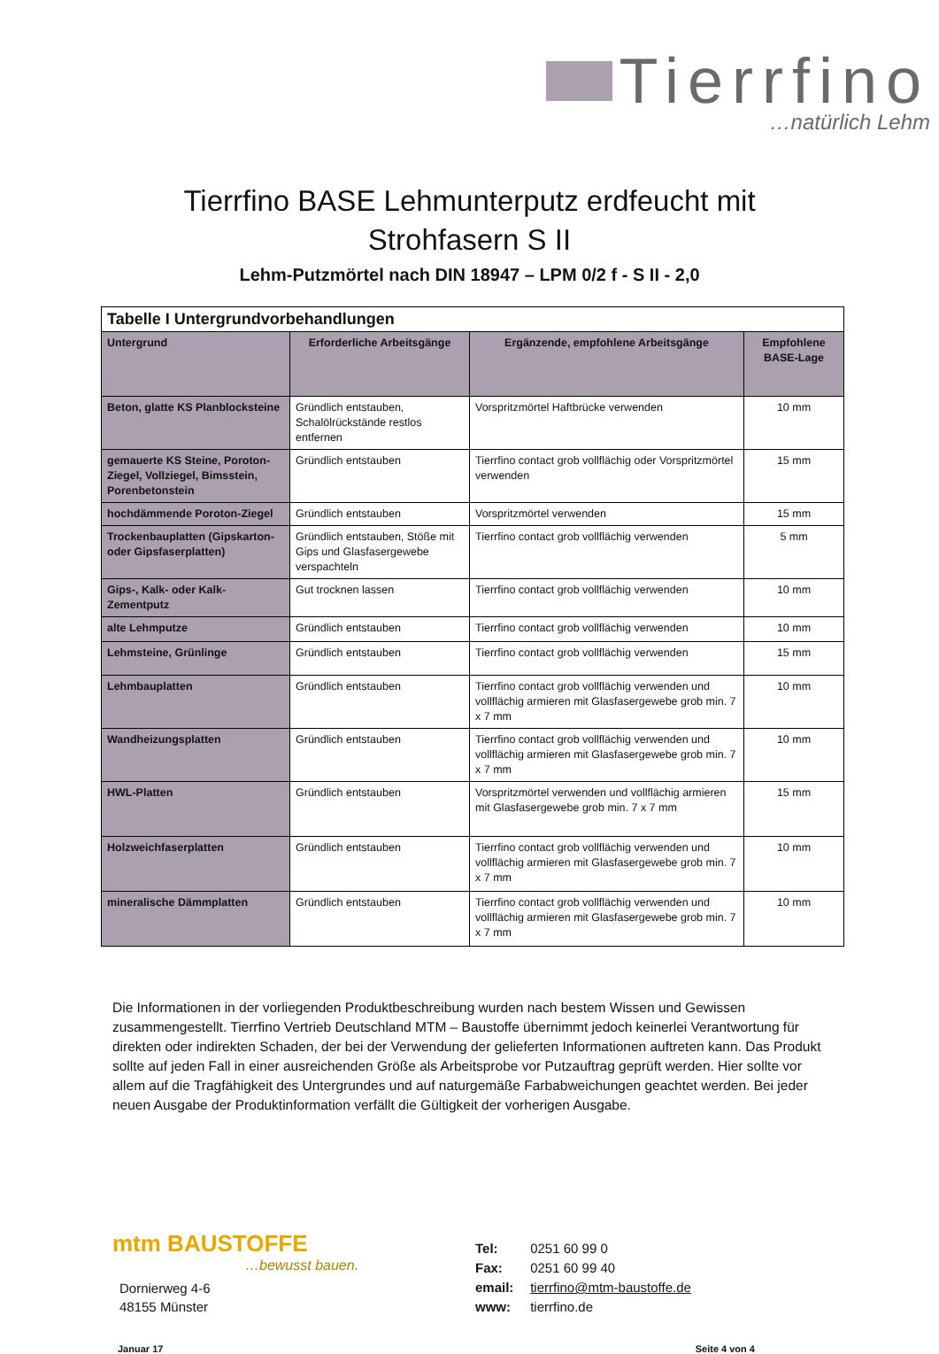Tierrfino
…natürlich Lehm
Tierrfino BASE Lehmunterputz erdfeucht mit
Strohfasern S II
Lehm-Putzmörtel nach DIN 18947 – LPM 0/2 f - S II - 2,0
| Tabelle I Untergrundvorbehandlungen | | | |
| Untergrund | Erforderliche Arbeitsgänge | Ergänzende, empfohlene Arbeitsgänge | Empfohlene BASE-Lage |
| Beton, glatte KS Planblocksteine | Gründlich entstauben, Schalölrückstände restlos entfernen | Vorspritzmörtel Haftbrücke verwenden | 10 mm |
| gemauerte KS Steine, Poroton-Ziegel, Vollziegel, Bimsstein, Porenbetonstein | Gründlich entstauben | Tierrfino contact grob vollflächig oder Vorspritzmörtel verwenden | 15 mm |
| hochdämmende Poroton-Ziegel | Gründlich entstauben | Vorspritzmörtel verwenden | 15 mm |
| Trockenbauplatten (Gipskarton- oder Gipsfaserplatten) | Gründlich entstauben, Stöße mit Gips und Glasfasergewebe verspachteln | Tierrfino contact grob vollflächig verwenden | 5 mm |
| Gips-, Kalk- oder Kalk-Zementputz | Gut trocknen lassen | Tierrfino contact grob vollflächig verwenden | 10 mm |
| alte Lehmputze | Gründlich entstauben | Tierrfino contact grob vollflächig verwenden | 10 mm |
| Lehmsteine, Grünlinge | Gründlich entstauben | Tierrfino contact grob vollflächig verwenden | 15 mm |
| Lehmbauplatten | Gründlich entstauben | Tierrfino contact grob vollflächig verwenden und vollflächig armieren mit Glasfasergewebe grob min. 7 x 7 mm | 10 mm |
| Wandheizungsplatten | Gründlich entstauben | Tierrfino contact grob vollflächig verwenden und vollflächig armieren mit Glasfasergewebe grob min. 7 x 7 mm | 10 mm |
| HWL-Platten | Gründlich entstauben | Vorspritzmörtel verwenden und vollflächig armieren mit Glasfasergewebe grob min. 7 x 7 mm | 15 mm |
| Holzweichfaserplatten | Gründlich entstauben | Tierrfino contact grob vollflächig verwenden und vollflächig armieren mit Glasfasergewebe grob min. 7 x 7 mm | 10 mm |
| mineralische Dämmplatten | Gründlich entstauben | Tierrfino contact grob vollflächig verwenden und vollflächig armieren mit Glasfasergewebe grob min. 7 x 7 mm | 10 mm |
Die Informationen in der vorliegenden Produktbeschreibung wurden nach bestem Wissen und Gewissen zusammengestellt. Tierrfino Vertrieb Deutschland MTM – Baustoffe übernimmt jedoch keinerlei Verantwortung für direkten oder indirekten Schaden, der bei der Verwendung der gelieferten Informationen auftreten kann. Das Produkt sollte auf jeden Fall in einer ausreichenden Größe als Arbeitsprobe vor Putzauftrag geprüft werden. Hier sollte vor allem auf die Tragfähigkeit des Untergrundes und auf naturgemäße Farbabweichungen geachtet werden. Bei jeder neuen Ausgabe der Produktinformation verfällt die Gültigkeit der vorherigen Ausgabe.
mtm BAUSTOFFE
…bewusst bauen.
Dornierweg 4-6
48155 Münster
Tel: 0251 60 99 0
Fax: 0251 60 99 40
email: tierrfino@mtm-baustoffe.de
www: tierrfino.de
Januar 17 Seite 4 von 4